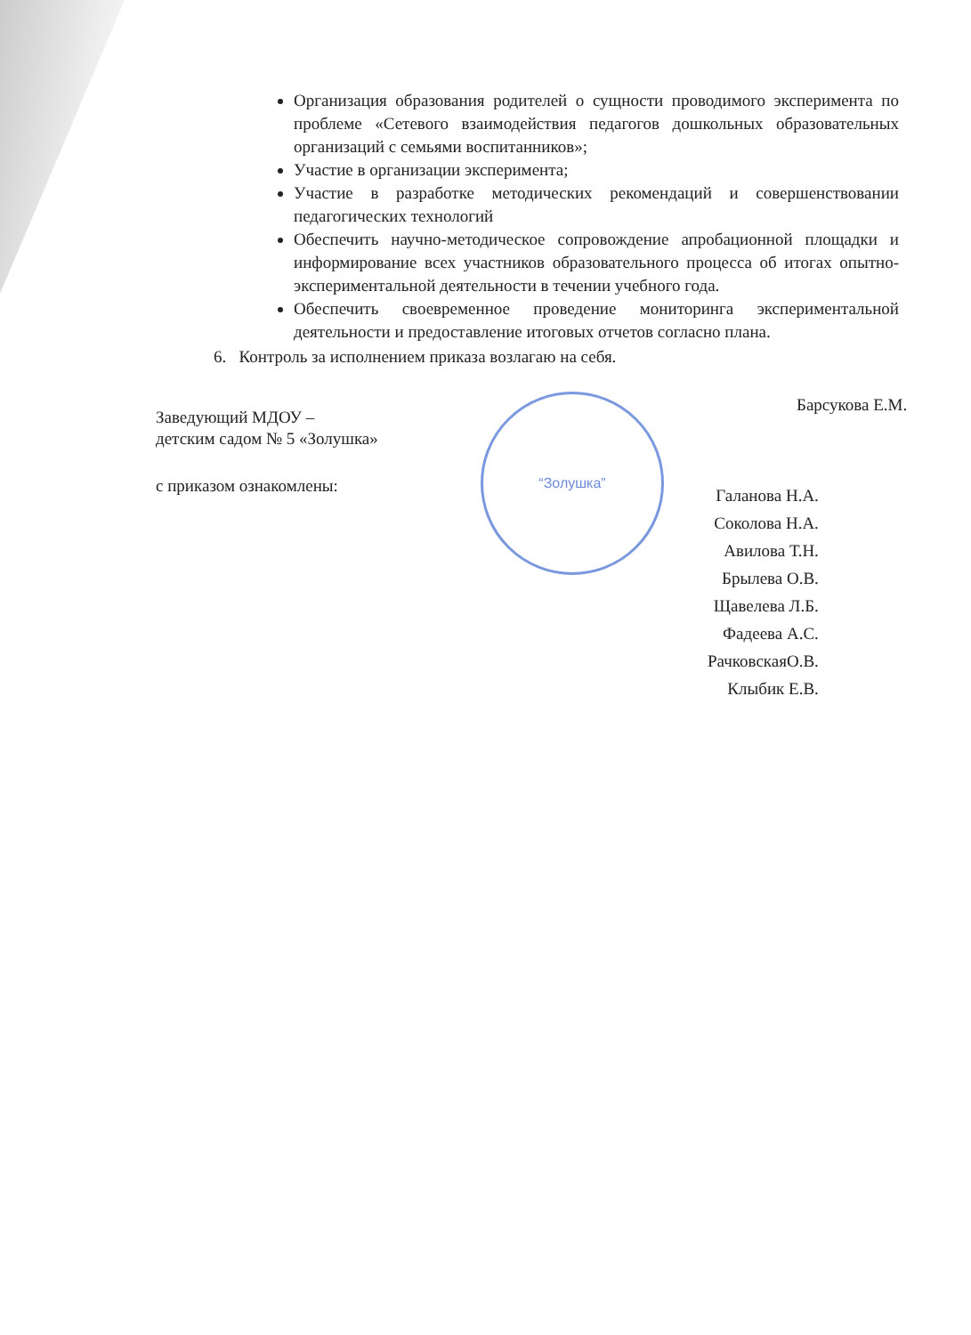“Золушка”
Организация образования родителей о сущности проводимого эксперимента по проблеме «Сетевого взаимодействия педагогов дошкольных образовательных организаций с семьями воспитанников»;
Участие в организации эксперимента;
Участие в разработке методических рекомендаций и совершенствовании педагогических технологий
Обеспечить научно-методическое сопровождение апробационной площадки и информирование всех участников образовательного процесса об итогах опытно-экспериментальной деятельности в течении учебного года.
Обеспечить своевременное проведение мониторинга экспериментальной деятельности и предоставление итоговых отчетов согласно плана.
6. Контроль за исполнением приказа возлагаю на себя.
Заведующий МДОУ –
детским садом № 5 «Золушка»
Барсукова Е.М.
с приказом ознакомлены:
Галанова Н.А.
Соколова Н.А.
Авилова Т.Н.
Брылева О.В.
Щавелева Л.Б.
Фадеева А.С.
РачковскаяО.В.
Клыбик Е.В.